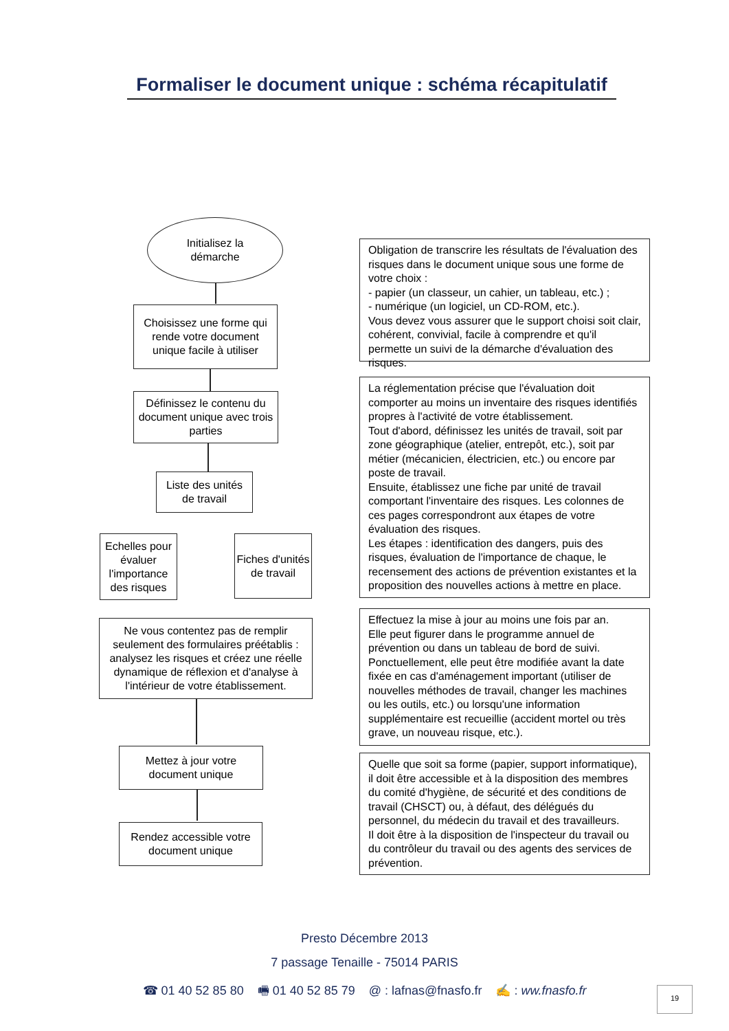Formaliser le document unique : schéma récapitulatif
Initialisez la
démarche
Choisissez une forme qui rende votre document unique facile à utiliser
Définissez le contenu du document unique avec trois parties
Liste des unités
de travail
Echelles pour évaluer l'importance des risques
Fiches d'unités
de travail
Ne vous contentez pas de remplir seulement des formulaires préétablis : analysez les risques et créez une réelle dynamique de réflexion et d'analyse à l'intérieur de votre établissement.
Mettez à jour votre
document unique
Rendez accessible votre
document unique
Obligation de transcrire les résultats de l'évaluation des risques dans le document unique sous une forme de votre choix :
- papier (un classeur, un cahier, un tableau, etc.) ;
- numérique (un logiciel, un CD-ROM, etc.).
Vous devez vous assurer que le support choisi soit clair, cohérent, convivial, facile à comprendre et qu'il permette un suivi de la démarche d'évaluation des risques.
La réglementation précise que l'évaluation doit comporter au moins un inventaire des risques identifiés propres à l'activité de votre établissement.
Tout d'abord, définissez les unités de travail, soit par zone géographique (atelier, entrepôt, etc.), soit par métier (mécanicien, électricien, etc.) ou encore par poste de travail.
Ensuite, établissez une fiche par unité de travail comportant l'inventaire des risques. Les colonnes de ces pages correspondront aux étapes de votre évaluation des risques.
Les étapes : identification des dangers, puis des risques, évaluation de l'importance de chaque, le recensement des actions de prévention existantes et la proposition des nouvelles actions à mettre en place.
Effectuez la mise à jour au moins une fois par an.
Elle peut figurer dans le programme annuel de prévention ou dans un tableau de bord de suivi.
Ponctuellement, elle peut être modifiée avant la date fixée en cas d'aménagement important (utiliser de nouvelles méthodes de travail, changer les machines ou les outils, etc.) ou lorsqu'une information supplémentaire est recueillie (accident mortel ou très grave, un nouveau risque, etc.).
Quelle que soit sa forme (papier, support informatique), il doit être accessible et à la disposition des membres du comité d'hygiène, de sécurité et des conditions de travail (CHSCT) ou, à défaut, des délégués du personnel, du médecin du travail et des travailleurs.
Il doit être à la disposition de l'inspecteur du travail ou du contrôleur du travail ou des agents des services de prévention.
Presto Décembre 2013
7 passage Tenaille - 75014 PARIS
☎ 01 40 52 85 80 🖷 01 40 52 85 79 @ : lafnas@fnasfo.fr ✍ : ww.fnasfo.fr
19